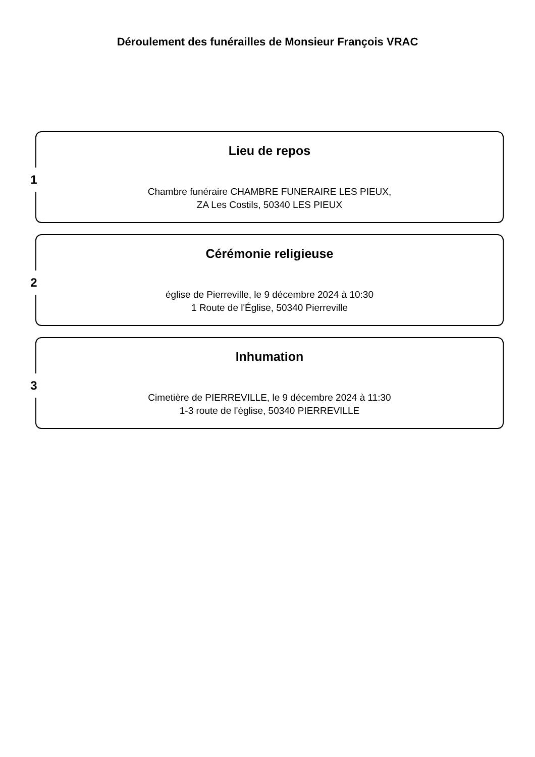Déroulement des funérailles de Monsieur François VRAC
1
Lieu de repos
Chambre funéraire CHAMBRE FUNERAIRE LES PIEUX,
ZA Les Costils, 50340 LES PIEUX
2
Cérémonie religieuse
église de Pierreville, le 9 décembre 2024 à 10:30
1 Route de l'Église, 50340 Pierreville
3
Inhumation
Cimetière de PIERREVILLE, le 9 décembre 2024 à 11:30
1-3 route de l'église, 50340 PIERREVILLE